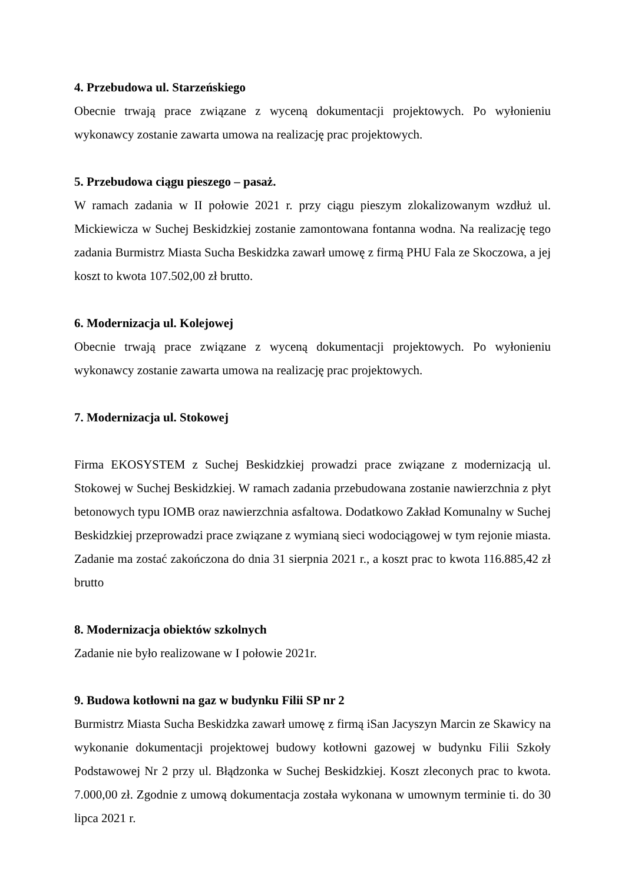4. Przebudowa ul. Starzeńskiego
Obecnie trwają prace związane z wyceną dokumentacji projektowych. Po wyłonieniu wykonawcy zostanie zawarta umowa na realizację prac projektowych.
5. Przebudowa ciągu pieszego – pasaż.
W ramach zadania w II połowie 2021 r. przy ciągu pieszym zlokalizowanym wzdłuż ul. Mickiewicza w Suchej Beskidzkiej zostanie zamontowana fontanna wodna. Na realizację tego zadania Burmistrz Miasta Sucha Beskidzka zawarł umowę z firmą PHU Fala ze Skoczowa, a jej koszt to kwota 107.502,00 zł brutto.
6. Modernizacja ul. Kolejowej
Obecnie trwają prace związane z wyceną dokumentacji projektowych. Po wyłonieniu wykonawcy zostanie zawarta umowa na realizację prac projektowych.
7. Modernizacja ul. Stokowej
Firma EKOSYSTEM z Suchej Beskidzkiej prowadzi prace związane z modernizacją ul. Stokowej w Suchej Beskidzkiej. W ramach zadania przebudowana zostanie nawierzchnia z płyt betonowych typu IOMB oraz nawierzchnia asfaltowa. Dodatkowo Zakład Komunalny w Suchej Beskidzkiej przeprowadzi prace związane z wymianą sieci wodociągowej w tym rejonie miasta. Zadanie ma zostać zakończona do dnia 31 sierpnia 2021 r., a koszt prac to kwota 116.885,42 zł brutto
8. Modernizacja obiektów szkolnych
Zadanie nie było realizowane w I połowie 2021r.
9. Budowa kotłowni na gaz w budynku Filii SP nr 2
Burmistrz Miasta Sucha Beskidzka zawarł umowę z firmą iSan Jacyszyn Marcin ze Skawicy na wykonanie dokumentacji projektowej budowy kotłowni gazowej w budynku Filii Szkoły Podstawowej Nr 2 przy ul. Błądzonka w Suchej Beskidzkiej. Koszt zleconych prac to kwota. 7.000,00 zł. Zgodnie z umową dokumentacja została wykonana w umownym terminie ti. do 30 lipca 2021 r.